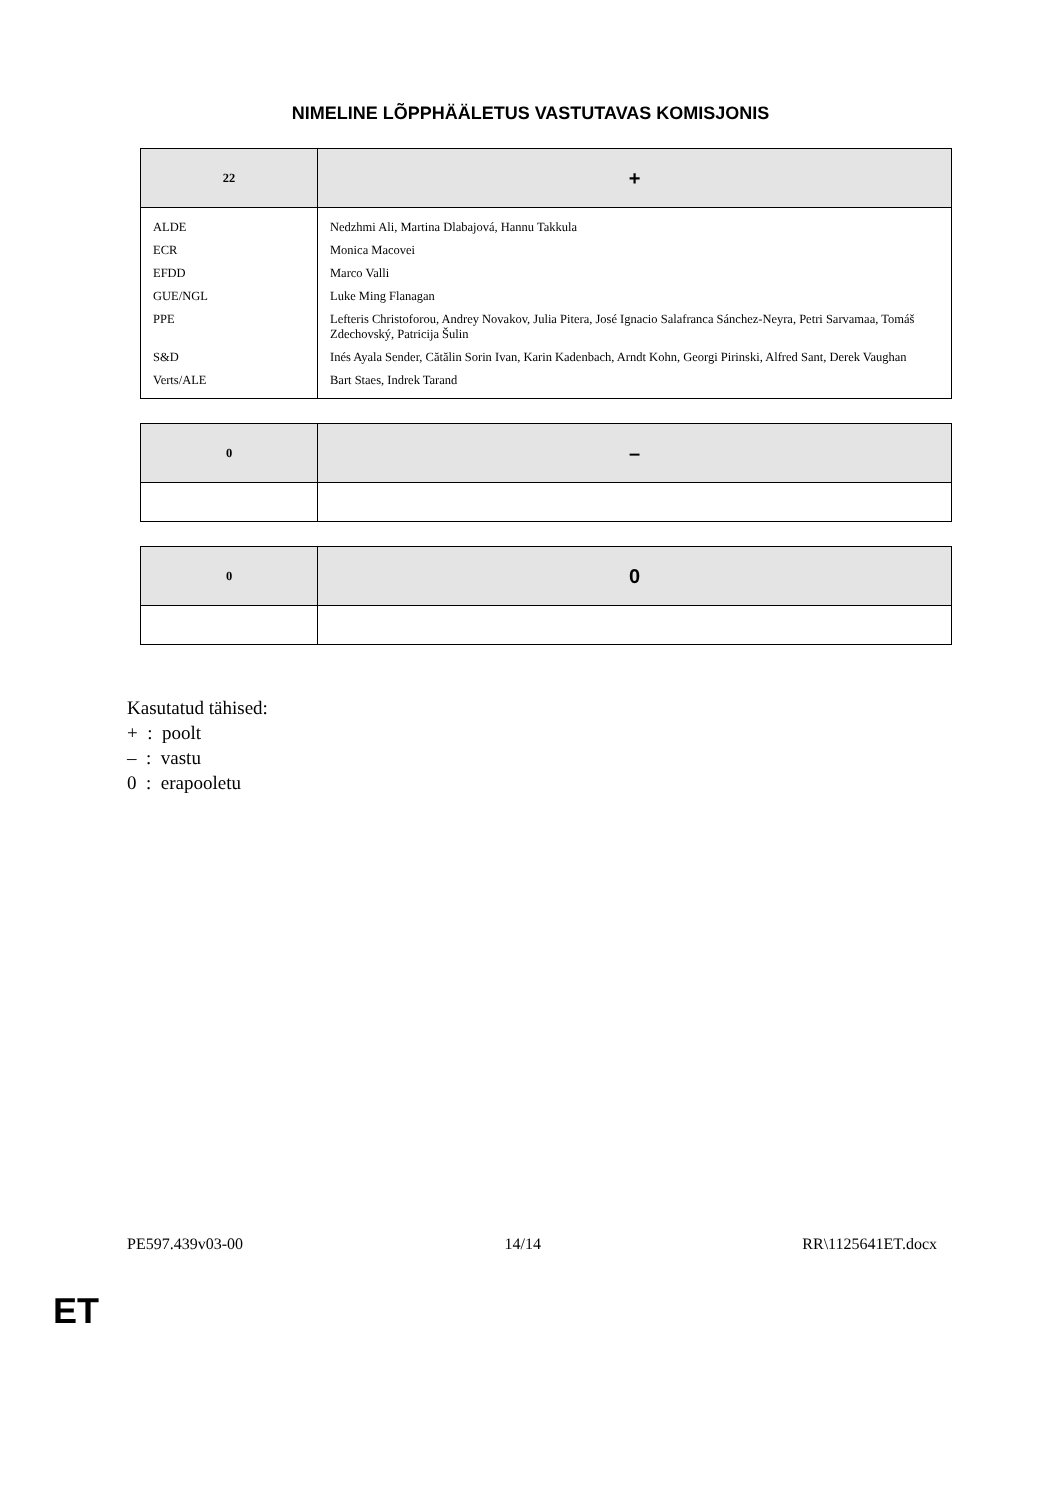NIMELINE LÕPPHÄÄLETUS VASTUTAVAS KOMISJONIS
| 22 | + |
| --- | --- |
| ALDE | Nedzhmi Ali, Martina Dlabajová, Hannu Takkula |
| ECR | Monica Macovei |
| EFDD | Marco Valli |
| GUE/NGL | Luke Ming Flanagan |
| PPE | Lefteris Christoforou, Andrey Novakov, Julia Pitera, José Ignacio Salafranca Sánchez-Neyra, Petri Sarvamaa, Tomáš Zdechovský, Patricija Šulin |
| S&D | Inés Ayala Sender, Cătălin Sorin Ivan, Karin Kadenbach, Arndt Kohn, Georgi Pirinski, Alfred Sant, Derek Vaughan |
| Verts/ALE | Bart Staes, Indrek Tarand |
| 0 | – |
| --- | --- |
| 0 | 0 |
| --- | --- |
Kasutatud tähised:
+ : poolt
– : vastu
0 : erapooletu
PE597.439v03-00 14/14 RR\1125641ET.docx
ET